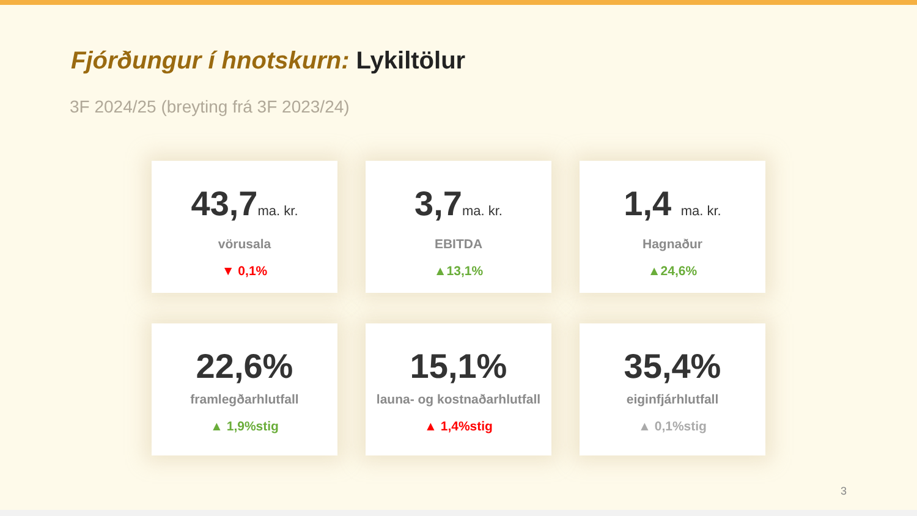Fjórðungur í hnotskurn: Lykiltölur
3F 2024/25 (breyting frá 3F 2023/24)
43,7ma. kr.
vörusala
▼ 0,1%
3,7ma. kr.
EBITDA
▲13,1%
1,4 ma. kr.
Hagnaður
▲24,6%
22,6%
framlegðarhlutfall
▲ 1,9%stig
15,1%
launa- og kostnaðarhlutfall
▲ 1,4%stig
35,4%
eiginfjárhlutfall
▲ 0,1%stig
3